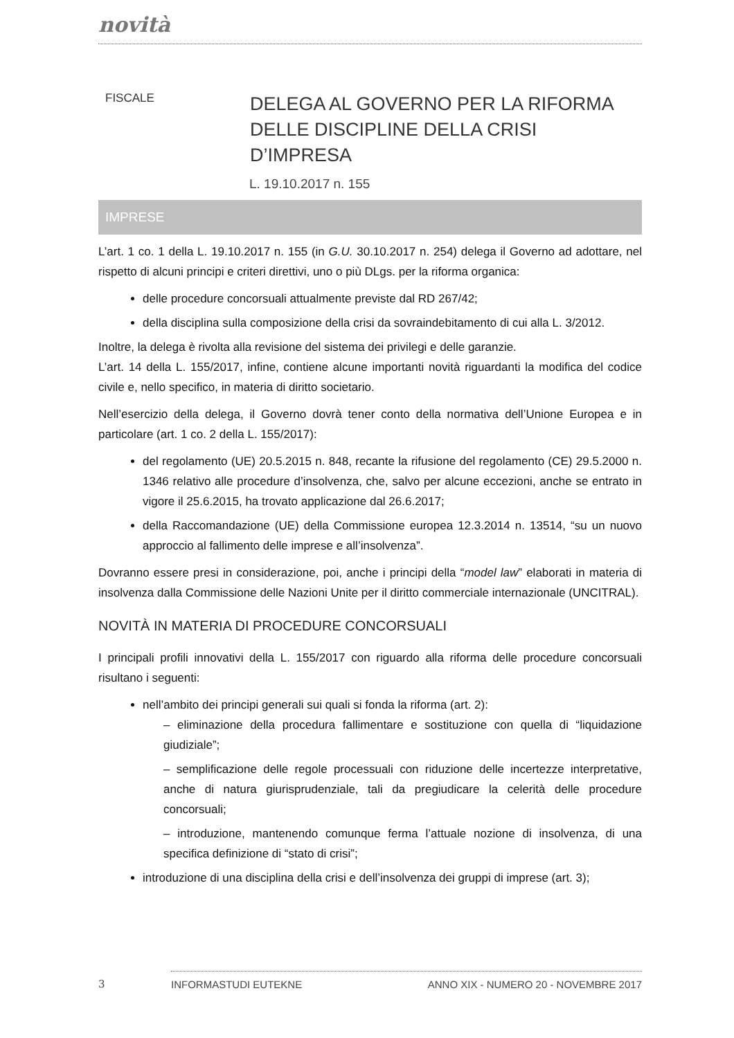novità
FISCALE
DELEGA AL GOVERNO PER LA RIFORMA
DELLE DISCIPLINE DELLA CRISI D’IMPRESA
L. 19.10.2017 n. 155
IMPRESE
L’art. 1 co. 1 della L. 19.10.2017 n. 155 (in G.U. 30.10.2017 n. 254) delega il Governo ad adottare, nel rispetto di alcuni principi e criteri direttivi, uno o più DLgs. per la riforma organica:
delle procedure concorsuali attualmente previste dal RD 267/42;
della disciplina sulla composizione della crisi da sovraindebitamento di cui alla L. 3/2012.
Inoltre, la delega è rivolta alla revisione del sistema dei privilegi e delle garanzie.
L’art. 14 della L. 155/2017, infine, contiene alcune importanti novità riguardanti la modifica del codice civile e, nello specifico, in materia di diritto societario.
Nell’esercizio della delega, il Governo dovrà tener conto della normativa dell’Unione Europea e in particolare (art. 1 co. 2 della L. 155/2017):
del regolamento (UE) 20.5.2015 n. 848, recante la rifusione del regolamento (CE) 29.5.2000 n. 1346 relativo alle procedure d’insolvenza, che, salvo per alcune eccezioni, anche se entrato in vigore il 25.6.2015, ha trovato applicazione dal 26.6.2017;
della Raccomandazione (UE) della Commissione europea 12.3.2014 n. 13514, “su un nuovo approccio al fallimento delle imprese e all’insolvenza”.
Dovranno essere presi in considerazione, poi, anche i principi della “model law” elaborati in materia di insolvenza dalla Commissione delle Nazioni Unite per il diritto commerciale internazionale (UNCITRAL).
NOVITÀ IN MATERIA DI PROCEDURE CONCORSUALI
I principali profili innovativi della L. 155/2017 con riguardo alla riforma delle procedure concorsuali risultano i seguenti:
nell’ambito dei principi generali sui quali si fonda la riforma (art. 2):
– eliminazione della procedura fallimentare e sostituzione con quella di “liquidazione giudiziale”;
– semplificazione delle regole processuali con riduzione delle incertezze interpretative, anche di natura giurisprudenziale, tali da pregiudicare la celerità delle procedure concorsuali;
– introduzione, mantenendo comunque ferma l’attuale nozione di insolvenza, di una specifica definizione di “stato di crisi”;
introduzione di una disciplina della crisi e dell’insolvenza dei gruppi di imprese (art. 3);
3
INFORMASTUDI EUTEKNE ANNO XIX - NUMERO 20 - NOVEMBRE 2017